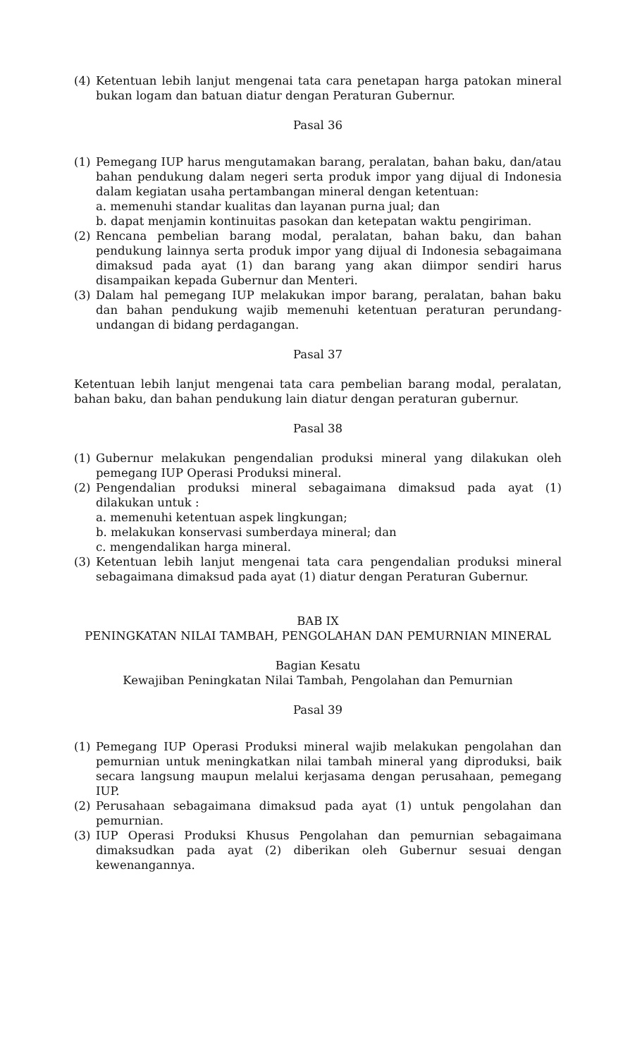(4) Ketentuan lebih lanjut mengenai tata cara penetapan harga patokan mineral bukan logam dan batuan diatur dengan Peraturan Gubernur.
Pasal 36
(1) Pemegang IUP harus mengutamakan barang, peralatan, bahan baku, dan/atau bahan pendukung dalam negeri serta produk impor yang dijual di Indonesia dalam kegiatan usaha pertambangan mineral dengan ketentuan:
a. memenuhi standar kualitas dan layanan purna jual; dan
b. dapat menjamin kontinuitas pasokan dan ketepatan waktu pengiriman.
(2) Rencana pembelian barang modal, peralatan, bahan baku, dan bahan pendukung lainnya serta produk impor yang dijual di Indonesia sebagaimana dimaksud pada ayat (1) dan barang yang akan diimpor sendiri harus disampaikan kepada Gubernur dan Menteri.
(3) Dalam hal pemegang IUP melakukan impor barang, peralatan, bahan baku dan bahan pendukung wajib memenuhi ketentuan peraturan perundang-undangan di bidang perdagangan.
Pasal 37
Ketentuan lebih lanjut mengenai tata cara pembelian barang modal, peralatan, bahan baku, dan bahan pendukung lain diatur dengan peraturan gubernur.
Pasal 38
(1) Gubernur melakukan pengendalian produksi mineral yang dilakukan oleh pemegang IUP Operasi Produksi mineral.
(2) Pengendalian produksi mineral sebagaimana dimaksud pada ayat (1) dilakukan untuk :
a. memenuhi ketentuan aspek lingkungan;
b. melakukan konservasi sumberdaya mineral; dan
c. mengendalikan harga mineral.
(3) Ketentuan lebih lanjut mengenai tata cara pengendalian produksi mineral sebagaimana dimaksud pada ayat (1) diatur dengan Peraturan Gubernur.
BAB IX
PENINGKATAN NILAI TAMBAH, PENGOLAHAN DAN PEMURNIAN MINERAL
Bagian Kesatu
Kewajiban Peningkatan Nilai Tambah, Pengolahan dan Pemurnian
Pasal 39
(1) Pemegang IUP Operasi Produksi mineral wajib melakukan pengolahan dan pemurnian untuk meningkatkan nilai tambah mineral yang diproduksi, baik secara langsung maupun melalui kerjasama dengan perusahaan, pemegang IUP.
(2) Perusahaan sebagaimana dimaksud pada ayat (1) untuk pengolahan dan pemurnian.
(3) IUP Operasi Produksi Khusus Pengolahan dan pemurnian sebagaimana dimaksudkan pada ayat (2) diberikan oleh Gubernur sesuai dengan kewenangannya.